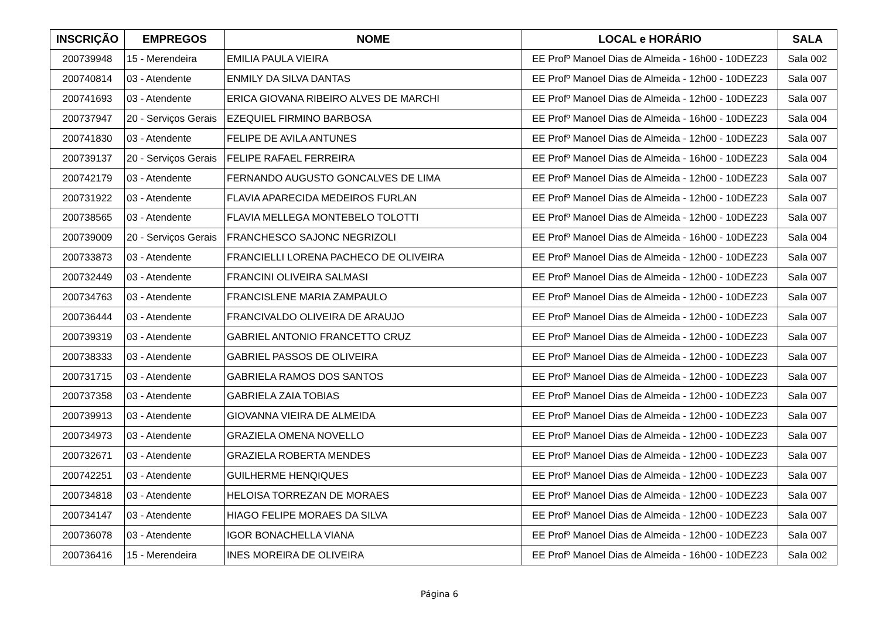| INSCRIÇÃO | EMPREGOS | NOME | LOCAL e HORÁRIO | SALA |
| --- | --- | --- | --- | --- |
| 200739948 | 15 - Merendeira | EMILIA PAULA VIEIRA | EE Profº Manoel Dias de Almeida - 16h00 - 10DEZ23 | Sala 002 |
| 200740814 | 03 - Atendente | ENMILY DA SILVA DANTAS | EE Profº Manoel Dias de Almeida - 12h00 - 10DEZ23 | Sala 007 |
| 200741693 | 03 - Atendente | ERICA GIOVANA RIBEIRO ALVES DE MARCHI | EE Profº Manoel Dias de Almeida - 12h00 - 10DEZ23 | Sala 007 |
| 200737947 | 20 - Serviços Gerais | EZEQUIEL FIRMINO BARBOSA | EE Profº Manoel Dias de Almeida - 16h00 - 10DEZ23 | Sala 004 |
| 200741830 | 03 - Atendente | FELIPE DE AVILA ANTUNES | EE Profº Manoel Dias de Almeida - 12h00 - 10DEZ23 | Sala 007 |
| 200739137 | 20 - Serviços Gerais | FELIPE RAFAEL FERREIRA | EE Profº Manoel Dias de Almeida - 16h00 - 10DEZ23 | Sala 004 |
| 200742179 | 03 - Atendente | FERNANDO AUGUSTO GONCALVES DE LIMA | EE Profº Manoel Dias de Almeida - 12h00 - 10DEZ23 | Sala 007 |
| 200731922 | 03 - Atendente | FLAVIA APARECIDA MEDEIROS FURLAN | EE Profº Manoel Dias de Almeida - 12h00 - 10DEZ23 | Sala 007 |
| 200738565 | 03 - Atendente | FLAVIA MELLEGA MONTEBELO TOLOTTI | EE Profº Manoel Dias de Almeida - 12h00 - 10DEZ23 | Sala 007 |
| 200739009 | 20 - Serviços Gerais | FRANCHESCO SAJONC NEGRIZOLI | EE Profº Manoel Dias de Almeida - 16h00 - 10DEZ23 | Sala 004 |
| 200733873 | 03 - Atendente | FRANCIELLI LORENA PACHECO DE OLIVEIRA | EE Profº Manoel Dias de Almeida - 12h00 - 10DEZ23 | Sala 007 |
| 200732449 | 03 - Atendente | FRANCINI OLIVEIRA SALMASI | EE Profº Manoel Dias de Almeida - 12h00 - 10DEZ23 | Sala 007 |
| 200734763 | 03 - Atendente | FRANCISLENE MARIA ZAMPAULO | EE Profº Manoel Dias de Almeida - 12h00 - 10DEZ23 | Sala 007 |
| 200736444 | 03 - Atendente | FRANCIVALDO OLIVEIRA DE ARAUJO | EE Profº Manoel Dias de Almeida - 12h00 - 10DEZ23 | Sala 007 |
| 200739319 | 03 - Atendente | GABRIEL ANTONIO FRANCETTO CRUZ | EE Profº Manoel Dias de Almeida - 12h00 - 10DEZ23 | Sala 007 |
| 200738333 | 03 - Atendente | GABRIEL PASSOS DE OLIVEIRA | EE Profº Manoel Dias de Almeida - 12h00 - 10DEZ23 | Sala 007 |
| 200731715 | 03 - Atendente | GABRIELA RAMOS DOS SANTOS | EE Profº Manoel Dias de Almeida - 12h00 - 10DEZ23 | Sala 007 |
| 200737358 | 03 - Atendente | GABRIELA ZAIA TOBIAS | EE Profº Manoel Dias de Almeida - 12h00 - 10DEZ23 | Sala 007 |
| 200739913 | 03 - Atendente | GIOVANNA VIEIRA DE ALMEIDA | EE Profº Manoel Dias de Almeida - 12h00 - 10DEZ23 | Sala 007 |
| 200734973 | 03 - Atendente | GRAZIELA OMENA NOVELLO | EE Profº Manoel Dias de Almeida - 12h00 - 10DEZ23 | Sala 007 |
| 200732671 | 03 - Atendente | GRAZIELA ROBERTA MENDES | EE Profº Manoel Dias de Almeida - 12h00 - 10DEZ23 | Sala 007 |
| 200742251 | 03 - Atendente | GUILHERME HENQIQUES | EE Profº Manoel Dias de Almeida - 12h00 - 10DEZ23 | Sala 007 |
| 200734818 | 03 - Atendente | HELOISA TORREZAN DE MORAES | EE Profº Manoel Dias de Almeida - 12h00 - 10DEZ23 | Sala 007 |
| 200734147 | 03 - Atendente | HIAGO FELIPE MORAES DA SILVA | EE Profº Manoel Dias de Almeida - 12h00 - 10DEZ23 | Sala 007 |
| 200736078 | 03 - Atendente | IGOR BONACHELLA VIANA | EE Profº Manoel Dias de Almeida - 12h00 - 10DEZ23 | Sala 007 |
| 200736416 | 15 - Merendeira | INES MOREIRA DE OLIVEIRA | EE Profº Manoel Dias de Almeida - 16h00 - 10DEZ23 | Sala 002 |
Página 6